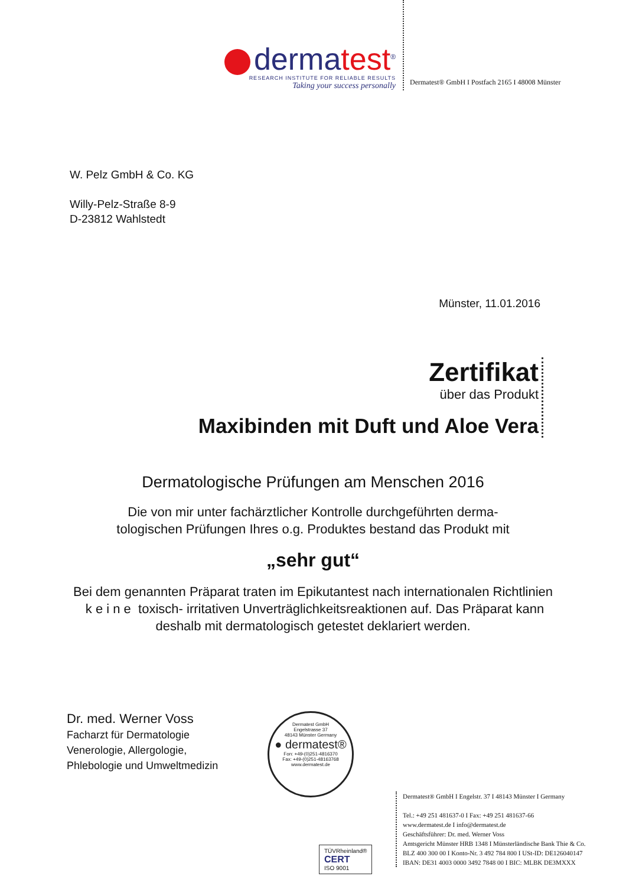dermatest<sup>®</sup>
RESEARCH INSTITUTE FOR RELIABLE RESULTS
Taking your success personally
Dermatest® GmbH I Postfach 2165 I 48008 Münster
W. Pelz GmbH & Co. KG
Willy-Pelz-Straße 8-9
D-23812 Wahlstedt
Münster, 11.01.2016
Zertifikat
über das Produkt
Maxibinden mit Duft und Aloe Vera
Dermatologische Prüfungen am Menschen 2016
Die von mir unter fachärztlicher Kontrolle durchgeführten derma-
tologischen Prüfungen Ihres o.g. Produktes bestand das Produkt mit
„sehr gut“
Bei dem genannten Präparat traten im Epikutantest nach internationalen Richtlinien k e i n e toxisch- irritativen Unverträglichkeitsreaktionen auf. Das Präparat kann deshalb mit dermatologisch getestet deklariert werden.
Dr. med. Werner Voss
Facharzt für Dermatologie
Venerologie, Allergologie,
Phlebologie und Umweltmedizin
Dermatest GmbH
Engelstrasse 37
48143 Münster Germany
● dermatest®
Fon: +49-(0)251-4816370
Fax: +49-(0)251-48163768
www.dermatest.de
Dermatest® GmbH I Engelstr. 37 I 48143 Münster I Germany
Tel.: +49 251 481637-0 I Fax: +49 251 481637-66
www.dermatest.de I info@dermatest.de
Geschäftsführer: Dr. med. Werner Voss
Amtsgericht Münster HRB 1348 I Münsterländische Bank Thie & Co.
BLZ 400 300 00 I Konto-Nr. 3 492 784 800 I USt-ID: DE126040147
IBAN: DE31 4003 0000 3492 7848 00 I BIC: MLBK DE3MXXX
TÜVRheinland®
CERT
ISO 9001